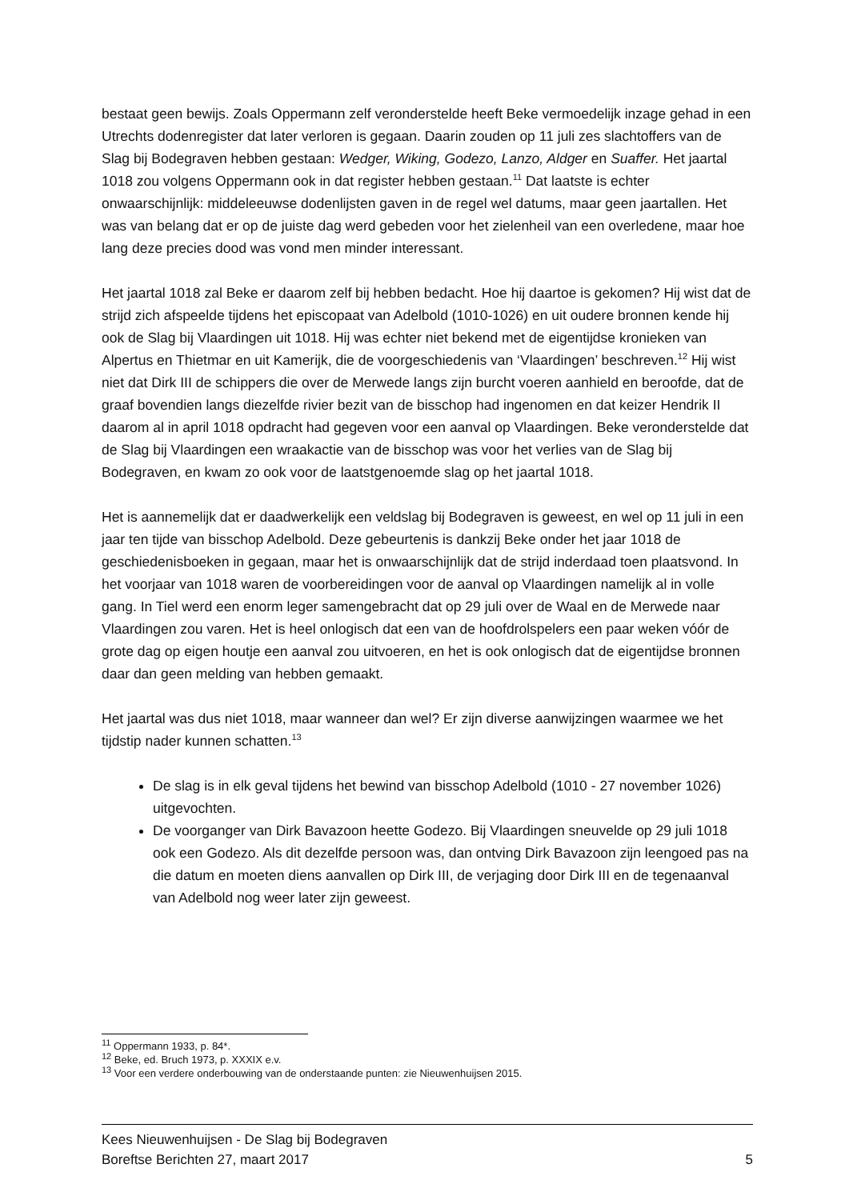bestaat geen bewijs. Zoals Oppermann zelf veronderstelde heeft Beke vermoedelijk inzage gehad in een Utrechts dodenregister dat later verloren is gegaan. Daarin zouden op 11 juli zes slachtoffers van de Slag bij Bodegraven hebben gestaan: Wedger, Wiking, Godezo, Lanzo, Aldger en Suaffer. Het jaartal 1018 zou volgens Oppermann ook in dat register hebben gestaan.<sup>11</sup> Dat laatste is echter onwaarschijnlijk: middeleeuwse dodenlijsten gaven in de regel wel datums, maar geen jaartallen. Het was van belang dat er op de juiste dag werd gebeden voor het zielenheil van een overledene, maar hoe lang deze precies dood was vond men minder interessant.
Het jaartal 1018 zal Beke er daarom zelf bij hebben bedacht. Hoe hij daartoe is gekomen? Hij wist dat de strijd zich afspeelde tijdens het episcopaat van Adelbold (1010-1026) en uit oudere bronnen kende hij ook de Slag bij Vlaardingen uit 1018. Hij was echter niet bekend met de eigentijdse kronieken van Alpertus en Thietmar en uit Kamerijk, die de voorgeschiedenis van ‘Vlaardingen’ beschreven.<sup>12</sup> Hij wist niet dat Dirk III de schippers die over de Merwede langs zijn burcht voeren aanhield en beroofde, dat de graaf bovendien langs diezelfde rivier bezit van de bisschop had ingenomen en dat keizer Hendrik II daarom al in april 1018 opdracht had gegeven voor een aanval op Vlaardingen. Beke veronderstelde dat de Slag bij Vlaardingen een wraakactie van de bisschop was voor het verlies van de Slag bij Bodegraven, en kwam zo ook voor de laatstgenoemde slag op het jaartal 1018.
Het is aannemelijk dat er daadwerkelijk een veldslag bij Bodegraven is geweest, en wel op 11 juli in een jaar ten tijde van bisschop Adelbold. Deze gebeurtenis is dankzij Beke onder het jaar 1018 de geschiedenisboeken in gegaan, maar het is onwaarschijnlijk dat de strijd inderdaad toen plaatsvond. In het voorjaar van 1018 waren de voorbereidingen voor de aanval op Vlaardingen namelijk al in volle gang. In Tiel werd een enorm leger samengebracht dat op 29 juli over de Waal en de Merwede naar Vlaardingen zou varen. Het is heel onlogisch dat een van de hoofdrolspelers een paar weken vóór de grote dag op eigen houtje een aanval zou uitvoeren, en het is ook onlogisch dat de eigentijdse bronnen daar dan geen melding van hebben gemaakt.
Het jaartal was dus niet 1018, maar wanneer dan wel? Er zijn diverse aanwijzingen waarmee we het tijdstip nader kunnen schatten.<sup>13</sup>
De slag is in elk geval tijdens het bewind van bisschop Adelbold (1010 - 27 november 1026) uitgevochten.
De voorganger van Dirk Bavazoon heette Godezo. Bij Vlaardingen sneuvelde op 29 juli 1018 ook een Godezo. Als dit dezelfde persoon was, dan ontving Dirk Bavazoon zijn leengoed pas na die datum en moeten diens aanvallen op Dirk III, de verjaging door Dirk III en de tegenaanval van Adelbold nog weer later zijn geweest.
<sup>11</sup> Oppermann 1933, p. 84*.
<sup>12</sup> Beke, ed. Bruch 1973, p. XXXIX e.v.
<sup>13</sup> Voor een verdere onderbouwing van de onderstaande punten: zie Nieuwenhuijsen 2015.
Kees Nieuwenhuijsen - De Slag bij Bodegraven
Boreftse Berichten 27, maart 2017 5